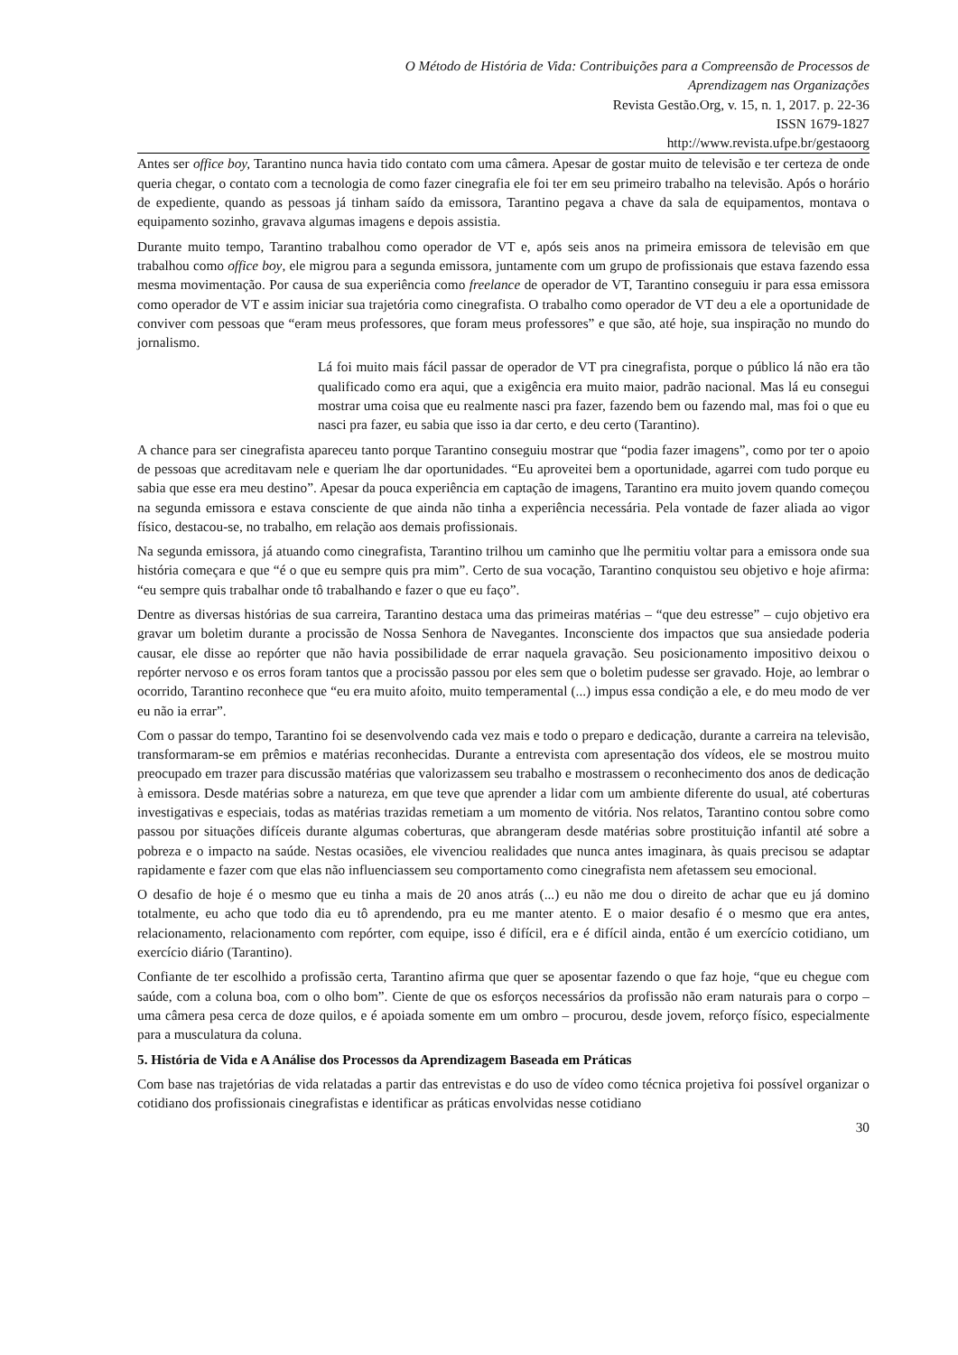O Método de História de Vida: Contribuições para a Compreensão de Processos de
Aprendizagem nas Organizações
Revista Gestão.Org, v. 15, n. 1, 2017. p. 22-36
ISSN 1679-1827
http://www.revista.ufpe.br/gestaoorg
Antes ser office boy, Tarantino nunca havia tido contato com uma câmera. Apesar de gostar muito de televisão e ter certeza de onde queria chegar, o contato com a tecnologia de como fazer cinegrafia ele foi ter em seu primeiro trabalho na televisão. Após o horário de expediente, quando as pessoas já tinham saído da emissora, Tarantino pegava a chave da sala de equipamentos, montava o equipamento sozinho, gravava algumas imagens e depois assistia.
Durante muito tempo, Tarantino trabalhou como operador de VT e, após seis anos na primeira emissora de televisão em que trabalhou como office boy, ele migrou para a segunda emissora, juntamente com um grupo de profissionais que estava fazendo essa mesma movimentação. Por causa de sua experiência como freelance de operador de VT, Tarantino conseguiu ir para essa emissora como operador de VT e assim iniciar sua trajetória como cinegrafista. O trabalho como operador de VT deu a ele a oportunidade de conviver com pessoas que “eram meus professores, que foram meus professores” e que são, até hoje, sua inspiração no mundo do jornalismo.
Lá foi muito mais fácil passar de operador de VT pra cinegrafista, porque o público lá não era tão qualificado como era aqui, que a exigência era muito maior, padrão nacional. Mas lá eu consegui mostrar uma coisa que eu realmente nasci pra fazer, fazendo bem ou fazendo mal, mas foi o que eu nasci pra fazer, eu sabia que isso ia dar certo, e deu certo (Tarantino).
A chance para ser cinegrafista apareceu tanto porque Tarantino conseguiu mostrar que “podia fazer imagens”, como por ter o apoio de pessoas que acreditavam nele e queriam lhe dar oportunidades. “Eu aproveitei bem a oportunidade, agarrei com tudo porque eu sabia que esse era meu destino”. Apesar da pouca experiência em captação de imagens, Tarantino era muito jovem quando começou na segunda emissora e estava consciente de que ainda não tinha a experiência necessária. Pela vontade de fazer aliada ao vigor físico, destacou-se, no trabalho, em relação aos demais profissionais.
Na segunda emissora, já atuando como cinegrafista, Tarantino trilhou um caminho que lhe permitiu voltar para a emissora onde sua história começara e que “é o que eu sempre quis pra mim”. Certo de sua vocação, Tarantino conquistou seu objetivo e hoje afirma: “eu sempre quis trabalhar onde tô trabalhando e fazer o que eu faço”.
Dentre as diversas histórias de sua carreira, Tarantino destaca uma das primeiras matérias – “que deu estresse” – cujo objetivo era gravar um boletim durante a procissão de Nossa Senhora de Navegantes. Inconsciente dos impactos que sua ansiedade poderia causar, ele disse ao repórter que não havia possibilidade de errar naquela gravação. Seu posicionamento impositivo deixou o repórter nervoso e os erros foram tantos que a procissão passou por eles sem que o boletim pudesse ser gravado. Hoje, ao lembrar o ocorrido, Tarantino reconhece que “eu era muito afoito, muito temperamental (...) impus essa condição a ele, e do meu modo de ver eu não ia errar”.
Com o passar do tempo, Tarantino foi se desenvolvendo cada vez mais e todo o preparo e dedicação, durante a carreira na televisão, transformaram-se em prêmios e matérias reconhecidas. Durante a entrevista com apresentação dos vídeos, ele se mostrou muito preocupado em trazer para discussão matérias que valorizassem seu trabalho e mostrassem o reconhecimento dos anos de dedicação à emissora. Desde matérias sobre a natureza, em que teve que aprender a lidar com um ambiente diferente do usual, até coberturas investigativas e especiais, todas as matérias trazidas remetiam a um momento de vitória. Nos relatos, Tarantino contou sobre como passou por situações difíceis durante algumas coberturas, que abrangeram desde matérias sobre prostituição infantil até sobre a pobreza e o impacto na saúde. Nestas ocasiões, ele vivenciou realidades que nunca antes imaginara, às quais precisou se adaptar rapidamente e fazer com que elas não influenciassem seu comportamento como cinegrafista nem afetassem seu emocional.
O desafio de hoje é o mesmo que eu tinha a mais de 20 anos atrás (...) eu não me dou o direito de achar que eu já domino totalmente, eu acho que todo dia eu tô aprendendo, pra eu me manter atento. E o maior desafio é o mesmo que era antes, relacionamento, relacionamento com repórter, com equipe, isso é difícil, era e é difícil ainda, então é um exercício cotidiano, um exercício diário (Tarantino).
Confiante de ter escolhido a profissão certa, Tarantino afirma que quer se aposentar fazendo o que faz hoje, “que eu chegue com saúde, com a coluna boa, com o olho bom”. Ciente de que os esforços necessários da profissão não eram naturais para o corpo – uma câmera pesa cerca de doze quilos, e é apoiada somente em um ombro – procurou, desde jovem, reforço físico, especialmente para a musculatura da coluna.
5. História de Vida e A Análise dos Processos da Aprendizagem Baseada em Práticas
Com base nas trajetórias de vida relatadas a partir das entrevistas e do uso de vídeo como técnica projetiva foi possível organizar o cotidiano dos profissionais cinegrafistas e identificar as práticas envolvidas nesse cotidiano
30